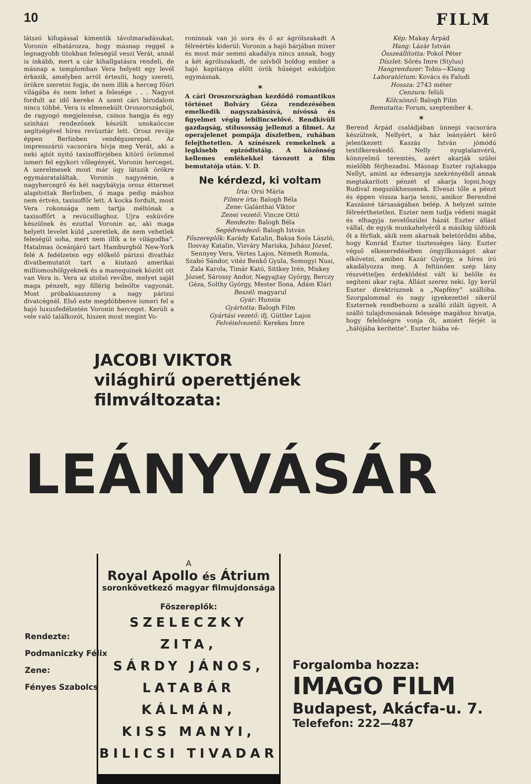10
FILM
látszó kifogással kimentik távolmaradásukat. Voronin elhatározza, hogy másnap reggel a legnagyobb titokban feleségül veszi Verát, annál is inkább, mert a cár kihallgatásra rendeli, de másnap a templomban Vera helyett egy levél érkezik, amelyben arról értesíti, hogy szereti, örökre szeretni fogja, de nem illik a herceg főúri világába és nem lehet a felesége . . . Nagyot fordult az idő kereke A szent cári birodalom nincs többé. Vera is elmenekült Oroszországból, de ragyogó megjelenése, csinos hangja és egy szinházi rendezőnek készült unokaöccse segítségével híres revüsztár lett. Orosz revüje éppen Berlinben vendégszerepel. Az impresszárió vacsorára hívja meg Verát, aki a neki ajtót nyitó taxisofförjében kitörő örömmel ismeri fel egykori vőlegényét, Voronin herceget. A szerelmesek most már úgy látszik örökre egymásrataláltak. Voronin nagynénie, a nagyhercegrő és két nagybátyja orosz éttermet alapítottak Berlinben, ő maga pedig máshoz nem értvén, taxisoffőr lett. A kocka fordult, most Vera rokonsága nem tartja méltónak a taxisoffőrt a revücsillaghoz. Ujra esküvőre készülnek és ezuttal Voronin az, aki maga helyett levelet küld „szeretlek, de nem vehetlek feleségül soha, mert nem illik a te világodba”. Hatalmas óceánjáró tart Hamburgból New-York felé A fedélzeten egy előkelő párizsi divatház divatbemutatót tart a kiutazó amerikai milliomoshölgyeknek és a manequinek között ott van Vera is. Vera az utolsó revűbe, melyet saját maga pénzelt, egy fillérig beleölte vagyonát. Most próbakisasszony a nagy párizsi divatcégnél. Első este megdöbbenve ismeri fel a hajó luxusfedélzetén Voronin herceget. Kerüli a vele való találkozót, hiszen most megint Vo-
roninnak van jó sora és ő az ágrólszakadt A félreértés kiderül: Voronin a hajó bárjában mixer és most már semmi akadálya nincs annak, hogy a két ágrólszakadt, de szívből boldog ember a hajó kapitánya előtt örök hűséget esküdjön egymásnak.
✶
A cári Oroszországban kezdődő romantikus történet Bolváry Géza rendezésében emelkedik nagyszabásúvá, nívóssá és figyelmet végig lebilincselővé. Rendkívüli gazdagság, stílusosság jellemzi a filmet. Az operajelenet pompája díszletben, ruhában felejthetetlen. A színészek remekelnek a legkisebb epizódistáig. A közönség kellemes emlékekkel távozott a film bemutatója után. V. D.
Ne kérdezd, ki voltam
Írta: Orsi Mária
Filmre írta: Balogh Béla
Zene: Galánthai Viktor
Zenei vezető: Vincze Ottó
Rendezte: Balogh Béla
Segédrendező: Balogh István
Főszereplők: Karády Katalin, Baksa Soós László, Ilosvay Katalin, Vizváry Mariska, Juhász József, Sennyey Vera, Vértes Lajos, Németh Romola, Szabó Sándor, vitéz Benkő Gyula, Somogyi Nusi, Zala Karola, Timár Kató, Sittkey Irén, Miskey József, Sárossy Andor, Nagyajtay György, Berczy Géza, Solthy György, Mester Ilona, Ádám Klári
Beszél: magyarul
Gyár: Hunnia
Gyártotta: Balogh Film
Gyártási vezető: ifj. Güttler Lajos
Felvételvezető: Kerekes Imre
Kép: Makay Árpád
Hang: Lázár István
Összeállította: Pokol Péter
Díszlet: Sőrés Imre (Stylus)
Hangrendszer: Tobis—Klang
Laboratórium: Kovács és Faludi
Hossza: 2743 méter
Cenzura: felüli
Kölcsönző: Balogh Film
Bemutatta: Forum, szeptember 4.
✶
Berend Árpád családjában ünnepi vacsorára készülnek, Nellyért, a ház leányáért kérő jelentkezett Kaszás István jómódú textilkereskedő. Nelly nyugtalanvérű, könnyelmű teremtés, azért akarják szülei mielőbb férjhezadni. Másnap Eszter rajtakapja Nellyt, amint az édesanyja szekrényéből annak megtakarított pénzét el akarja lopni,hogy Rudival megszökhessenek. Elveszi tőle a pénzt és éppen vissza karja tenni, amikor Berendné Kaszásné társaságában belép. A helyzet szinte félreérthetetlen. Eszter nem tudja védeni magát és elhagyja nevelőszülei házát Eszter állást vállal, de egyik munkahelyéről a másikig üldözik őt a férfiak, akik nem akarnak beletörődni abba, hogy Konrád Eszter tisztességes lány. Eszter végső elkeseredésében öngyilkosságot akar elkövetni, amiben Kazár György, a híres író akadályozza meg. A feltünően szép lány részvétteljes érdeklődést vált ki belőle és segíteni akar rajta. Állást szerez neki. Igy kerül Eszter direktrisznek a „Napfény” szállóba. Szorgalommal és nagy igyekezettel sikerül Eszternek rendbehozni a szálló zilált ügyeit. A szálló tulajdonosának felesége magához hivatja, hogy felelőségre vonja őt, amiért férjét is „hálójába kerítette”. Eszter hiába vé-
JACOBI VIKTOR
világhirű operettjének
filmváltozata:
LEÁNYVÁSÁR
A
Royal Apollo és Átrium
soronkövetkező magyar filmujdonsága
Főszereplők:
SZELECZKY ZITA,
SÁRDY JÁNOS,
LATABÁR KÁLMÁN,
KISS MANYI,
BILICSI TIVADAR
Rendezte:
Podmaniczky Félix
Zene:
Fényes Szabolcs
Forgalomba hozza:
IMAGO FILM
Budapest, Akácfa-u. 7.
Telefefon: 222—487